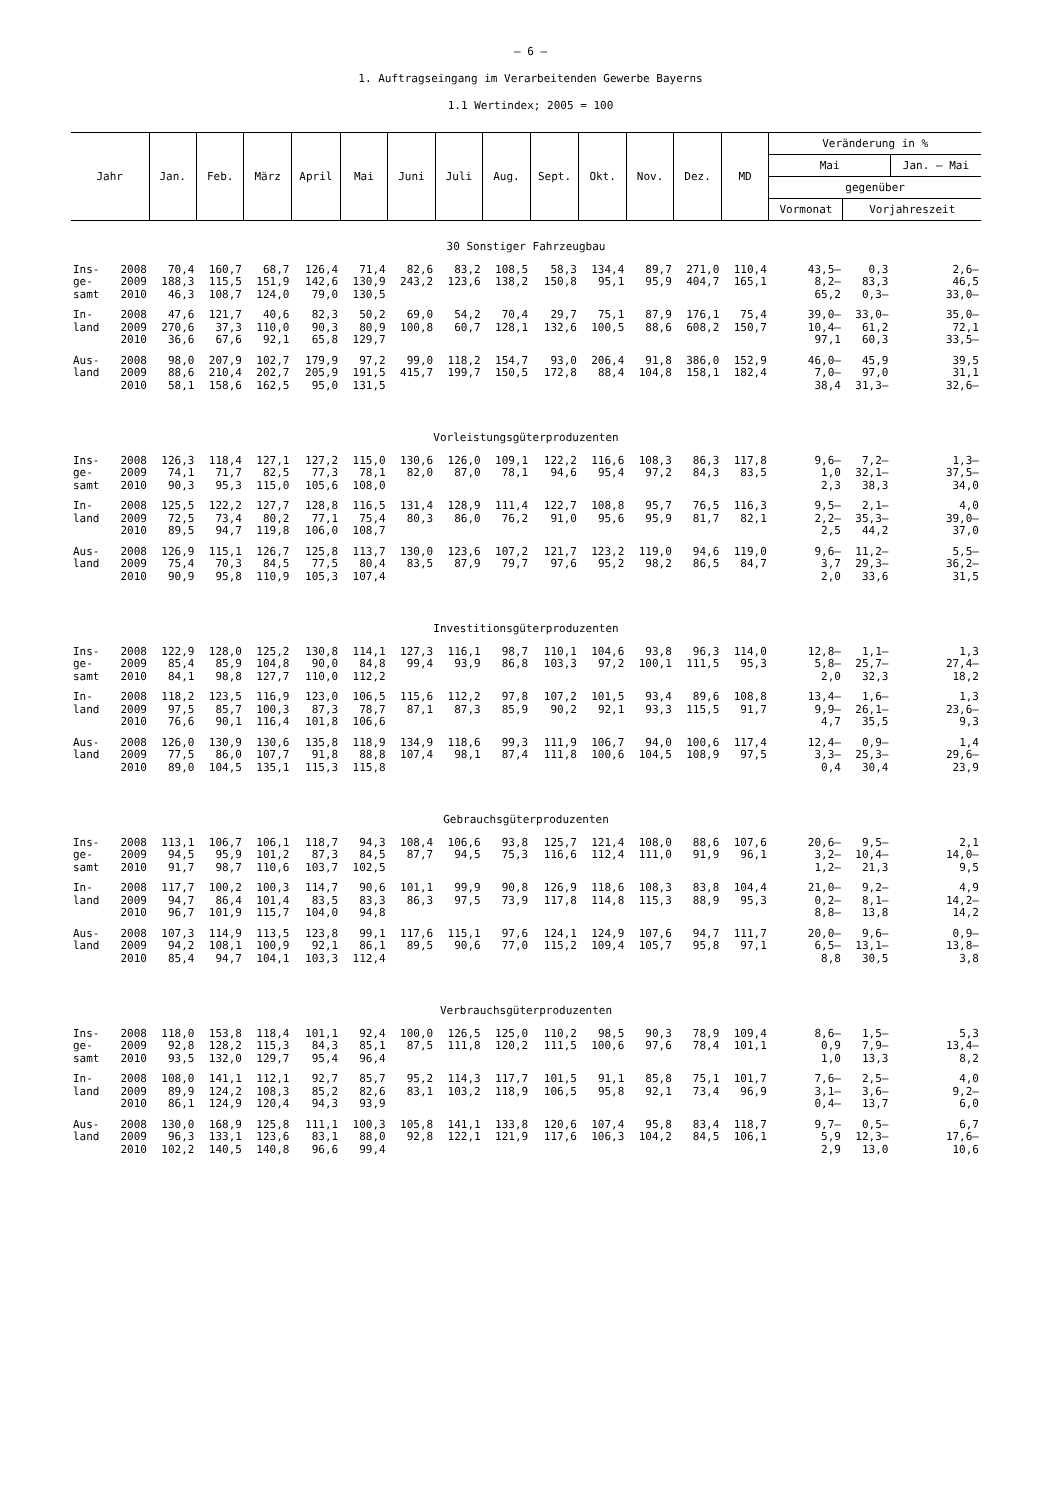– 6 –
1. Auftragseingang im Verarbeitenden Gewerbe Bayerns
1.1 Wertindex; 2005 = 100
| Jahr | | Jan. | Feb. | März | April | Mai | Juni | Juli | Aug. | Sept. | Okt. | Nov. | Dez. | MD | Veränderung in % | | |
| --- | --- | --- | --- | --- | --- | --- | --- | --- | --- | --- | --- | --- | --- | --- | --- | --- | --- |
| | | | | | | | | | | | | | | | Mai | | Jan. – Mai |
| | | | | | | | | | | | | | | | gegenüber | | |
| | | | | | | | | | | | | | | | Vormonat | Vorjahreszeit | |
| 30 Sonstiger Fahrzeugbau | | | | | | | | | | | | | | | | | |
| Ins- | 2008 | 70,4 | 160,7 | 68,7 | 126,4 | 71,4 | 82,6 | 83,2 | 108,5 | 58,3 | 134,4 | 89,7 | 271,0 | 110,4 | 43,5– | 0,3 | 2,6– |
| ge- | 2009 | 188,3 | 115,5 | 151,9 | 142,6 | 130,9 | 243,2 | 123,6 | 138,2 | 150,8 | 95,1 | 95,9 | 404,7 | 165,1 | 8,2– | 83,3 | 46,5 |
| samt | 2010 | 46,3 | 108,7 | 124,0 | 79,0 | 130,5 | | | | | | | | | 65,2 | 0,3– | 33,0– |
| In- | 2008 | 47,6 | 121,7 | 40,6 | 82,3 | 50,2 | 69,0 | 54,2 | 70,4 | 29,7 | 75,1 | 87,9 | 176,1 | 75,4 | 39,0– | 33,0– | 35,0– |
| land | 2009 | 270,6 | 37,3 | 110,0 | 90,3 | 80,9 | 100,8 | 60,7 | 128,1 | 132,6 | 100,5 | 88,6 | 608,2 | 150,7 | 10,4– | 61,2 | 72,1 |
| | 2010 | 36,6 | 67,6 | 92,1 | 65,8 | 129,7 | | | | | | | | | 97,1 | 60,3 | 33,5– |
| Aus- | 2008 | 98,0 | 207,9 | 102,7 | 179,9 | 97,2 | 99,0 | 118,2 | 154,7 | 93,0 | 206,4 | 91,8 | 386,0 | 152,9 | 46,0– | 45,9 | 39,5 |
| land | 2009 | 88,6 | 210,4 | 202,7 | 205,9 | 191,5 | 415,7 | 199,7 | 150,5 | 172,8 | 88,4 | 104,8 | 158,1 | 182,4 | 7,0– | 97,0 | 31,1 |
| | 2010 | 58,1 | 158,6 | 162,5 | 95,0 | 131,5 | | | | | | | | | 38,4 | 31,3– | 32,6– |
| Vorleistungsgüterproduzenten | | | | | | | | | | | | | | | | | |
| Ins- | 2008 | 126,3 | 118,4 | 127,1 | 127,2 | 115,0 | 130,6 | 126,0 | 109,1 | 122,2 | 116,6 | 108,3 | 86,3 | 117,8 | 9,6– | 7,2– | 1,3– |
| ge- | 2009 | 74,1 | 71,7 | 82,5 | 77,3 | 78,1 | 82,0 | 87,0 | 78,1 | 94,6 | 95,4 | 97,2 | 84,3 | 83,5 | 1,0 | 32,1– | 37,5– |
| samt | 2010 | 90,3 | 95,3 | 115,0 | 105,6 | 108,0 | | | | | | | | | 2,3 | 38,3 | 34,0 |
| In- | 2008 | 125,5 | 122,2 | 127,7 | 128,8 | 116,5 | 131,4 | 128,9 | 111,4 | 122,7 | 108,8 | 95,7 | 76,5 | 116,3 | 9,5– | 2,1– | 4,0 |
| land | 2009 | 72,5 | 73,4 | 80,2 | 77,1 | 75,4 | 80,3 | 86,0 | 76,2 | 91,0 | 95,6 | 95,9 | 81,7 | 82,1 | 2,2– | 35,3– | 39,0– |
| | 2010 | 89,5 | 94,7 | 119,8 | 106,0 | 108,7 | | | | | | | | | 2,5 | 44,2 | 37,0 |
| Aus- | 2008 | 126,9 | 115,1 | 126,7 | 125,8 | 113,7 | 130,0 | 123,6 | 107,2 | 121,7 | 123,2 | 119,0 | 94,6 | 119,0 | 9,6– | 11,2– | 5,5– |
| land | 2009 | 75,4 | 70,3 | 84,5 | 77,5 | 80,4 | 83,5 | 87,9 | 79,7 | 97,6 | 95,2 | 98,2 | 86,5 | 84,7 | 3,7 | 29,3– | 36,2– |
| | 2010 | 90,9 | 95,8 | 110,9 | 105,3 | 107,4 | | | | | | | | | 2,0 | 33,6 | 31,5 |
| Investitionsgüterproduzenten | | | | | | | | | | | | | | | | | |
| Ins- | 2008 | 122,9 | 128,0 | 125,2 | 130,8 | 114,1 | 127,3 | 116,1 | 98,7 | 110,1 | 104,6 | 93,8 | 96,3 | 114,0 | 12,8– | 1,1– | 1,3 |
| ge- | 2009 | 85,4 | 85,9 | 104,8 | 90,0 | 84,8 | 99,4 | 93,9 | 86,8 | 103,3 | 97,2 | 100,1 | 111,5 | 95,3 | 5,8– | 25,7– | 27,4– |
| samt | 2010 | 84,1 | 98,8 | 127,7 | 110,0 | 112,2 | | | | | | | | | 2,0 | 32,3 | 18,2 |
| In- | 2008 | 118,2 | 123,5 | 116,9 | 123,0 | 106,5 | 115,6 | 112,2 | 97,8 | 107,2 | 101,5 | 93,4 | 89,6 | 108,8 | 13,4– | 1,6– | 1,3 |
| land | 2009 | 97,5 | 85,7 | 100,3 | 87,3 | 78,7 | 87,1 | 87,3 | 85,9 | 90,2 | 92,1 | 93,3 | 115,5 | 91,7 | 9,9– | 26,1– | 23,6– |
| | 2010 | 76,6 | 90,1 | 116,4 | 101,8 | 106,6 | | | | | | | | | 4,7 | 35,5 | 9,3 |
| Aus- | 2008 | 126,0 | 130,9 | 130,6 | 135,8 | 118,9 | 134,9 | 118,6 | 99,3 | 111,9 | 106,7 | 94,0 | 100,6 | 117,4 | 12,4– | 0,9– | 1,4 |
| land | 2009 | 77,5 | 86,0 | 107,7 | 91,8 | 88,8 | 107,4 | 98,1 | 87,4 | 111,8 | 100,6 | 104,5 | 108,9 | 97,5 | 3,3– | 25,3– | 29,6– |
| | 2010 | 89,0 | 104,5 | 135,1 | 115,3 | 115,8 | | | | | | | | | 0,4 | 30,4 | 23,9 |
| Gebrauchsgüterproduzenten | | | | | | | | | | | | | | | | | |
| Ins- | 2008 | 113,1 | 106,7 | 106,1 | 118,7 | 94,3 | 108,4 | 106,6 | 93,8 | 125,7 | 121,4 | 108,0 | 88,6 | 107,6 | 20,6– | 9,5– | 2,1 |
| ge- | 2009 | 94,5 | 95,9 | 101,2 | 87,3 | 84,5 | 87,7 | 94,5 | 75,3 | 116,6 | 112,4 | 111,0 | 91,9 | 96,1 | 3,2– | 10,4– | 14,0– |
| samt | 2010 | 91,7 | 98,7 | 110,6 | 103,7 | 102,5 | | | | | | | | | 1,2– | 21,3 | 9,5 |
| In- | 2008 | 117,7 | 100,2 | 100,3 | 114,7 | 90,6 | 101,1 | 99,9 | 90,8 | 126,9 | 118,6 | 108,3 | 83,8 | 104,4 | 21,0– | 9,2– | 4,9 |
| land | 2009 | 94,7 | 86,4 | 101,4 | 83,5 | 83,3 | 86,3 | 97,5 | 73,9 | 117,8 | 114,8 | 115,3 | 88,9 | 95,3 | 0,2– | 8,1– | 14,2– |
| | 2010 | 96,7 | 101,9 | 115,7 | 104,0 | 94,8 | | | | | | | | | 8,8– | 13,8 | 14,2 |
| Aus- | 2008 | 107,3 | 114,9 | 113,5 | 123,8 | 99,1 | 117,6 | 115,1 | 97,6 | 124,1 | 124,9 | 107,6 | 94,7 | 111,7 | 20,0– | 9,6– | 0,9– |
| land | 2009 | 94,2 | 108,1 | 100,9 | 92,1 | 86,1 | 89,5 | 90,6 | 77,0 | 115,2 | 109,4 | 105,7 | 95,8 | 97,1 | 6,5– | 13,1– | 13,8– |
| | 2010 | 85,4 | 94,7 | 104,1 | 103,3 | 112,4 | | | | | | | | | 8,8 | 30,5 | 3,8 |
| Verbrauchsgüterproduzenten | | | | | | | | | | | | | | | | | |
| Ins- | 2008 | 118,0 | 153,8 | 118,4 | 101,1 | 92,4 | 100,0 | 126,5 | 125,0 | 110,2 | 98,5 | 90,3 | 78,9 | 109,4 | 8,6– | 1,5– | 5,3 |
| ge- | 2009 | 92,8 | 128,2 | 115,3 | 84,3 | 85,1 | 87,5 | 111,8 | 120,2 | 111,5 | 100,6 | 97,6 | 78,4 | 101,1 | 0,9 | 7,9– | 13,4– |
| samt | 2010 | 93,5 | 132,0 | 129,7 | 95,4 | 96,4 | | | | | | | | | 1,0 | 13,3 | 8,2 |
| In- | 2008 | 108,0 | 141,1 | 112,1 | 92,7 | 85,7 | 95,2 | 114,3 | 117,7 | 101,5 | 91,1 | 85,8 | 75,1 | 101,7 | 7,6– | 2,5– | 4,0 |
| land | 2009 | 89,9 | 124,2 | 108,3 | 85,2 | 82,6 | 83,1 | 103,2 | 118,9 | 106,5 | 95,8 | 92,1 | 73,4 | 96,9 | 3,1– | 3,6– | 9,2– |
| | 2010 | 86,1 | 124,9 | 120,4 | 94,3 | 93,9 | | | | | | | | | 0,4– | 13,7 | 6,0 |
| Aus- | 2008 | 130,0 | 168,9 | 125,8 | 111,1 | 100,3 | 105,8 | 141,1 | 133,8 | 120,6 | 107,4 | 95,8 | 83,4 | 118,7 | 9,7– | 0,5– | 6,7 |
| land | 2009 | 96,3 | 133,1 | 123,6 | 83,1 | 88,0 | 92,8 | 122,1 | 121,9 | 117,6 | 106,3 | 104,2 | 84,5 | 106,1 | 5,9 | 12,3– | 17,6– |
| | 2010 | 102,2 | 140,5 | 140,8 | 96,6 | 99,4 | | | | | | | | | 2,9 | 13,0 | 10,6 |